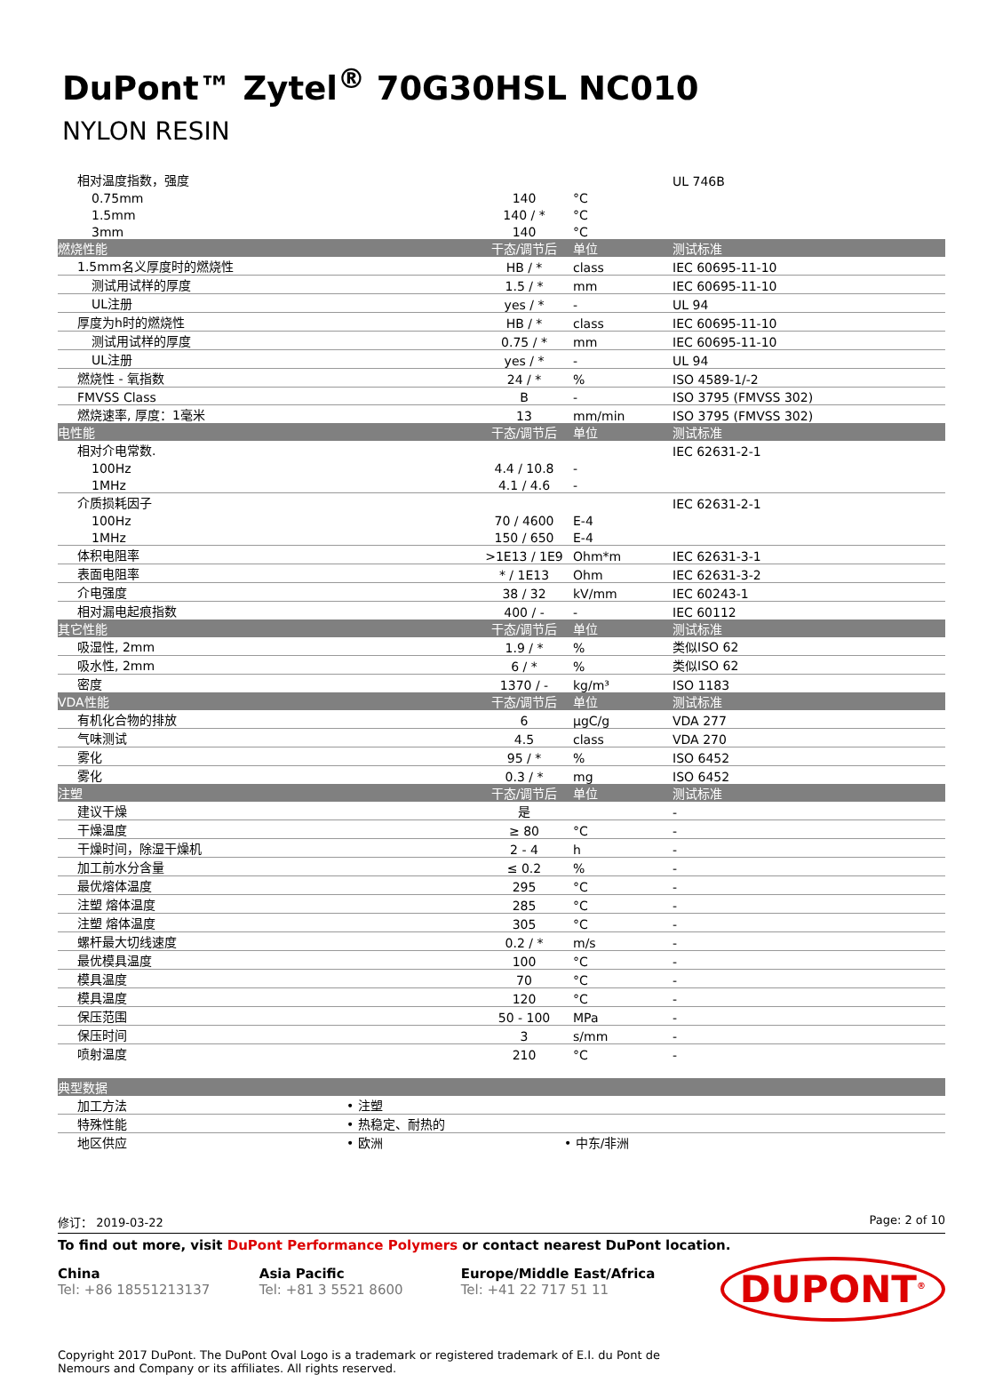DuPont™ Zytel<sup>®</sup> 70G30HSL NC010
NYLON RESIN
| 相对温度指数，强度 | | | UL 746B |
| 0.75mm | 140 | °C | |
| 1.5mm | 140 / * | °C | |
| 3mm | 140 | °C | |
| 燃烧性能 | 干态/调节后 | 单位 | 测试标准 |
| 1.5mm名义厚度时的燃烧性 | HB / * | class | IEC 60695-11-10 |
| 测试用试样的厚度 | 1.5 / * | mm | IEC 60695-11-10 |
| UL注册 | yes / * | - | UL 94 |
| 厚度为h时的燃烧性 | HB / * | class | IEC 60695-11-10 |
| 测试用试样的厚度 | 0.75 / * | mm | IEC 60695-11-10 |
| UL注册 | yes / * | - | UL 94 |
| 燃烧性 - 氧指数 | 24 / * | % | ISO 4589-1/-2 |
| FMVSS Class | B | - | ISO 3795 (FMVSS 302) |
| 燃烧速率, 厚度：1毫米 | 13 | mm/min | ISO 3795 (FMVSS 302) |
| 电性能 | 干态/调节后 | 单位 | 测试标准 |
| 相对介电常数. | | | IEC 62631-2-1 |
| 100Hz | 4.4 / 10.8 | - | |
| 1MHz | 4.1 / 4.6 | - | |
| 介质损耗因子 | | | IEC 62631-2-1 |
| 100Hz | 70 / 4600 | E-4 | |
| 1MHz | 150 / 650 | E-4 | |
| 体积电阻率 | >1E13 / 1E9 | Ohm*m | IEC 62631-3-1 |
| 表面电阻率 | * / 1E13 | Ohm | IEC 62631-3-2 |
| 介电强度 | 38 / 32 | kV/mm | IEC 60243-1 |
| 相对漏电起痕指数 | 400 / - | - | IEC 60112 |
| 其它性能 | 干态/调节后 | 单位 | 测试标准 |
| 吸湿性, 2mm | 1.9 / * | % | 类似ISO 62 |
| 吸水性, 2mm | 6 / * | % | 类似ISO 62 |
| 密度 | 1370 / - | kg/m³ | ISO 1183 |
| VDA性能 | 干态/调节后 | 单位 | 测试标准 |
| 有机化合物的排放 | 6 | µgC/g | VDA 277 |
| 气味测试 | 4.5 | class | VDA 270 |
| 雾化 | 95 / * | % | ISO 6452 |
| 雾化 | 0.3 / * | mg | ISO 6452 |
| 注塑 | 干态/调节后 | 单位 | 测试标准 |
| 建议干燥 | 是 | | - |
| 干燥温度 | ≥ 80 | °C | - |
| 干燥时间，除湿干燥机 | 2 - 4 | h | - |
| 加工前水分含量 | ≤ 0.2 | % | - |
| 最优熔体温度 | 295 | °C | - |
| 注塑 熔体温度 | 285 | °C | - |
| 注塑 熔体温度 | 305 | °C | - |
| 螺杆最大切线速度 | 0.2 / * | m/s | - |
| 最优模具温度 | 100 | °C | - |
| 模具温度 | 70 | °C | - |
| 模具温度 | 120 | °C | - |
| 保压范围 | 50 - 100 | MPa | - |
| 保压时间 | 3 | s/mm | - |
| 喷射温度 | 210 | °C | - |
| 典型数据 | | |
| --- | --- | --- |
| 加工方法 | • 注塑 | |
| 特殊性能 | • 热稳定、耐热的 | |
| 地区供应 | • 欧洲 | • 中东/非洲 |
修订： 2019-03-22 Page: 2 of 10
To find out more, visit DuPont Performance Polymers or contact nearest DuPont location.
China
Tel: +86 18551213137
Asia Pacific
Tel: +81 3 5521 8600
Europe/Middle East/Africa
Tel: +41 22 717 51 11
DUPONT<sup>®</sup>
Copyright 2017 DuPont. The DuPont Oval Logo is a trademark or registered trademark of E.I. du Pont de Nemours and Company or its affiliates. All rights reserved.